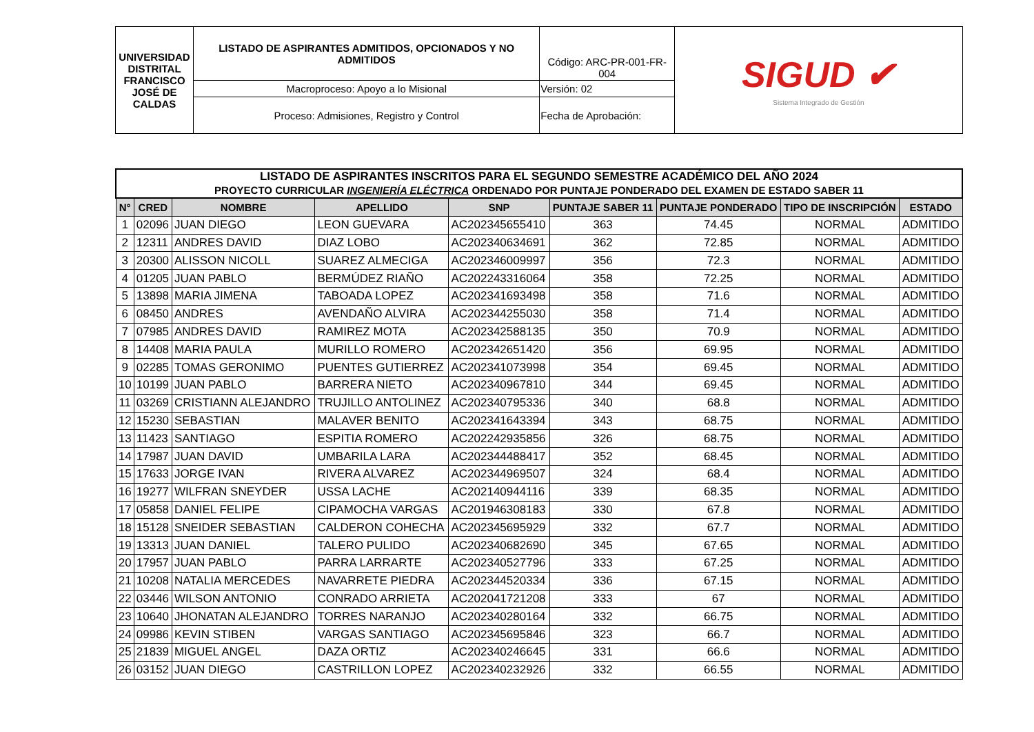| UNIVERSIDAD DISTRITAL FRANCISCO JOSÉ DE CALDAS | LISTADO DE ASPIRANTES ADMITIDOS, OPCIONADOS Y NO ADMITIDOS | Código: ARC-PR-001-FR-004 | SIGUD ✔ Sistema Integrado de Gestión |
| | Macroproceso: Apoyo a lo Misional | Versión: 02 | |
| | Proceso: Admisiones, Registro y Control | Fecha de Aprobación: | |
| LISTADO DE ASPIRANTES INSCRITOS PARA EL SEGUNDO SEMESTRE ACADÉMICO DEL AÑO 2024 PROYECTO CURRICULAR INGENIERÍA ELÉCTRICA ORDENADO POR PUNTAJE PONDERADO DEL EXAMEN DE ESTADO SABER 11 | | | | | | | | |
| N° | CRED | NOMBRE | APELLIDO | SNP | PUNTAJE SABER 11 | PUNTAJE PONDERADO | TIPO DE INSCRIPCIÓN | ESTADO |
| 1 | 02096 | JUAN DIEGO | LEON GUEVARA | AC202345655410 | 363 | 74.45 | NORMAL | ADMITIDO |
| 2 | 12311 | ANDRES DAVID | DIAZ LOBO | AC202340634691 | 362 | 72.85 | NORMAL | ADMITIDO |
| 3 | 20300 | ALISSON NICOLL | SUAREZ ALMECIGA | AC202346009997 | 356 | 72.3 | NORMAL | ADMITIDO |
| 4 | 01205 | JUAN PABLO | BERMÚDEZ RIAÑO | AC202243316064 | 358 | 72.25 | NORMAL | ADMITIDO |
| 5 | 13898 | MARIA JIMENA | TABOADA LOPEZ | AC202341693498 | 358 | 71.6 | NORMAL | ADMITIDO |
| 6 | 08450 | ANDRES | AVENDAÑO ALVIRA | AC202344255030 | 358 | 71.4 | NORMAL | ADMITIDO |
| 7 | 07985 | ANDRES DAVID | RAMIREZ MOTA | AC202342588135 | 350 | 70.9 | NORMAL | ADMITIDO |
| 8 | 14408 | MARIA PAULA | MURILLO ROMERO | AC202342651420 | 356 | 69.95 | NORMAL | ADMITIDO |
| 9 | 02285 | TOMAS GERONIMO | PUENTES GUTIERREZ | AC202341073998 | 354 | 69.45 | NORMAL | ADMITIDO |
| 10 | 10199 | JUAN PABLO | BARRERA NIETO | AC202340967810 | 344 | 69.45 | NORMAL | ADMITIDO |
| 11 | 03269 | CRISTIANN ALEJANDRO | TRUJILLO ANTOLINEZ | AC202340795336 | 340 | 68.8 | NORMAL | ADMITIDO |
| 12 | 15230 | SEBASTIAN | MALAVER BENITO | AC202341643394 | 343 | 68.75 | NORMAL | ADMITIDO |
| 13 | 11423 | SANTIAGO | ESPITIA ROMERO | AC202242935856 | 326 | 68.75 | NORMAL | ADMITIDO |
| 14 | 17987 | JUAN DAVID | UMBARILA LARA | AC202344488417 | 352 | 68.45 | NORMAL | ADMITIDO |
| 15 | 17633 | JORGE IVAN | RIVERA ALVAREZ | AC202344969507 | 324 | 68.4 | NORMAL | ADMITIDO |
| 16 | 19277 | WILFRAN SNEYDER | USSA LACHE | AC202140944116 | 339 | 68.35 | NORMAL | ADMITIDO |
| 17 | 05858 | DANIEL FELIPE | CIPAMOCHA VARGAS | AC201946308183 | 330 | 67.8 | NORMAL | ADMITIDO |
| 18 | 15128 | SNEIDER SEBASTIAN | CALDERON COHECHA | AC202345695929 | 332 | 67.7 | NORMAL | ADMITIDO |
| 19 | 13313 | JUAN DANIEL | TALERO PULIDO | AC202340682690 | 345 | 67.65 | NORMAL | ADMITIDO |
| 20 | 17957 | JUAN PABLO | PARRA LARRARTE | AC202340527796 | 333 | 67.25 | NORMAL | ADMITIDO |
| 21 | 10208 | NATALIA MERCEDES | NAVARRETE PIEDRA | AC202344520334 | 336 | 67.15 | NORMAL | ADMITIDO |
| 22 | 03446 | WILSON ANTONIO | CONRADO ARRIETA | AC202041721208 | 333 | 67 | NORMAL | ADMITIDO |
| 23 | 10640 | JHONATAN ALEJANDRO | TORRES NARANJO | AC202340280164 | 332 | 66.75 | NORMAL | ADMITIDO |
| 24 | 09986 | KEVIN STIBEN | VARGAS SANTIAGO | AC202345695846 | 323 | 66.7 | NORMAL | ADMITIDO |
| 25 | 21839 | MIGUEL ANGEL | DAZA ORTIZ | AC202340246645 | 331 | 66.6 | NORMAL | ADMITIDO |
| 26 | 03152 | JUAN DIEGO | CASTRILLON LOPEZ | AC202340232926 | 332 | 66.55 | NORMAL | ADMITIDO |